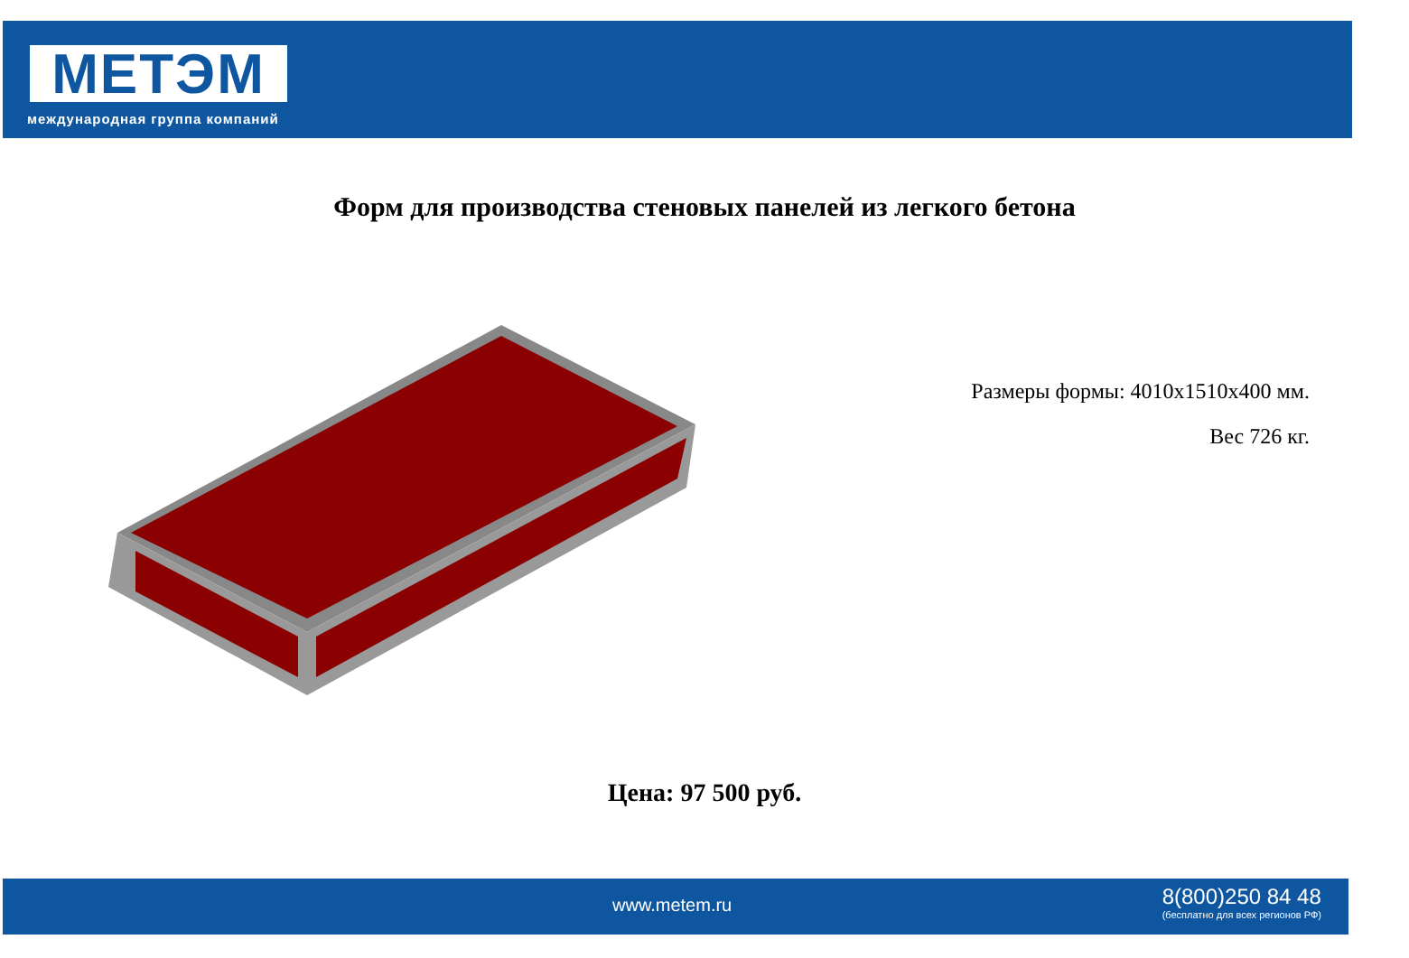МЕТЭМ
международная группа компаний
Форм для производства стеновых панелей из легкого бетона
Размеры формы: 4010х1510х400 мм.
Вес 726 кг.
Цена: 97 500 руб.
www.metem.ru
8(800)250 84 48
(бесплатно для всех регионов РФ)